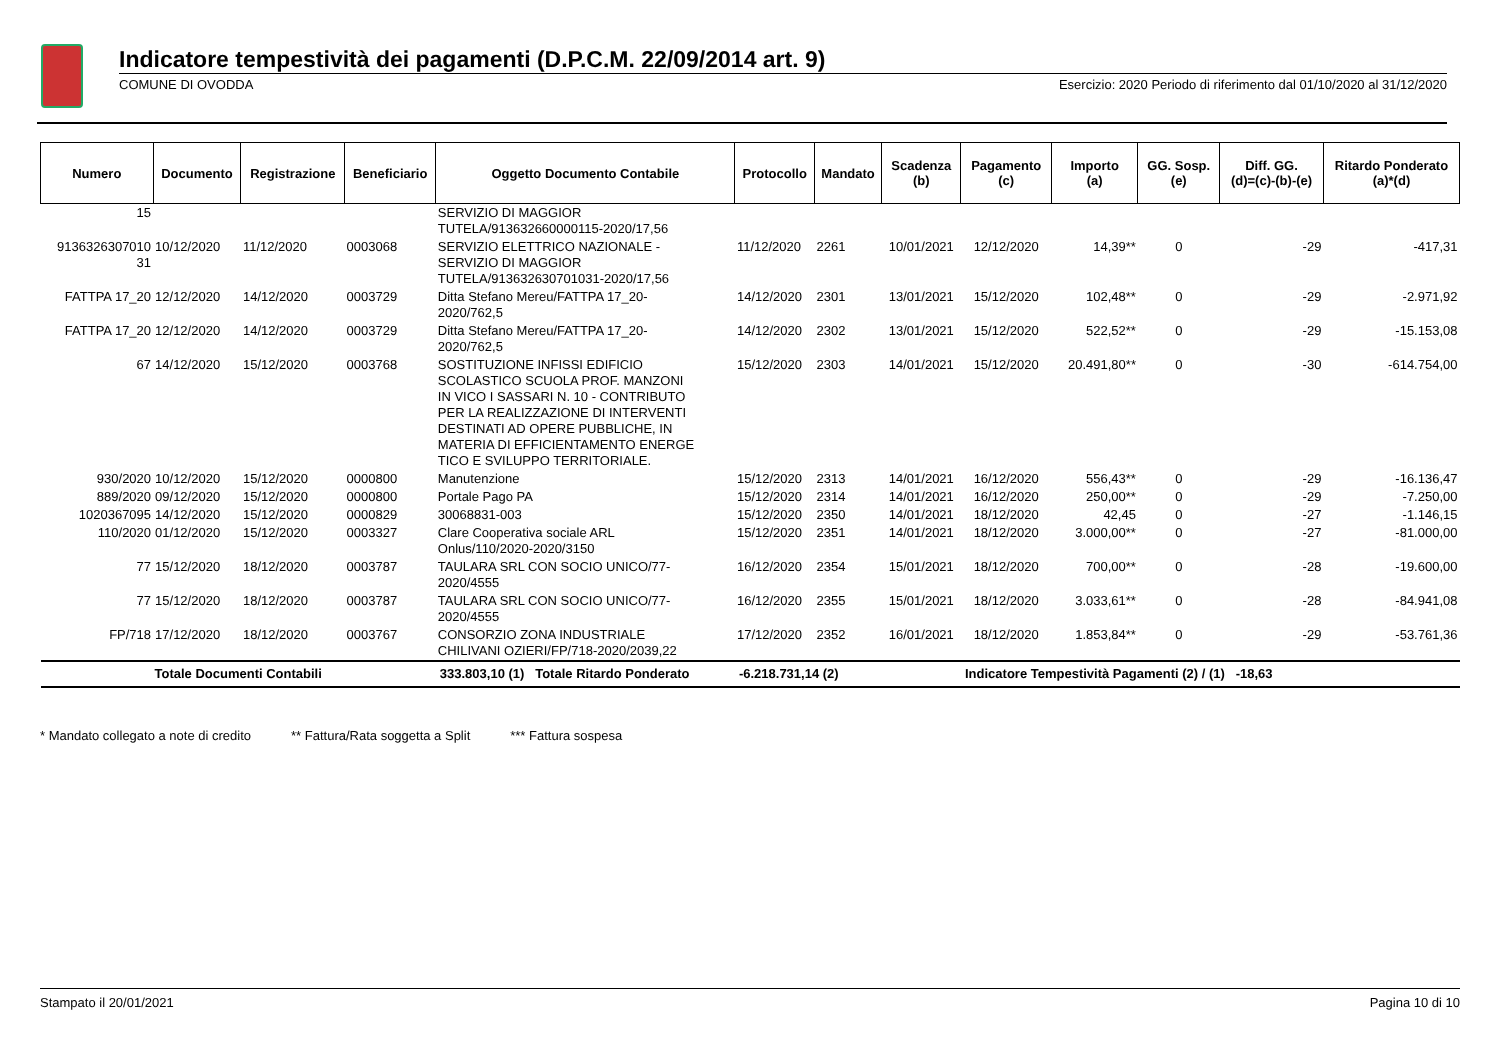Indicatore tempestività dei pagamenti (D.P.C.M. 22/09/2014 art. 9)
COMUNE DI OVODDA Esercizio: 2020 Periodo di riferimento dal 01/10/2020 al 31/12/2020
| Numero | Documento | Registrazione | Beneficiario | Oggetto Documento Contabile | Protocollo | Mandato | Scadenza (b) | Pagamento (c) | Importo (a) | GG. Sosp. (e) | Diff. GG. (d)=(c)-(b)-(e) | Ritardo Ponderato (a)*(d) |
| --- | --- | --- | --- | --- | --- | --- | --- | --- | --- | --- | --- | --- |
| 15 | | | | SERVIZIO DI MAGGIOR TUTELA/913632660000115-2020/17,56 | | | | | | | | |
| 9136326307010 31 | 10/12/2020 | 11/12/2020 | 0003068 | SERVIZIO ELETTRICO NAZIONALE - SERVIZIO DI MAGGIOR TUTELA/913632630701031-2020/17,56 | 11/12/2020 | 2261 | 10/01/2021 | 12/12/2020 | 14,39** | 0 | -29 | -417,31 |
| FATTPA 17_20 | 12/12/2020 | 14/12/2020 | 0003729 | Ditta Stefano Mereu/FATTPA 17_20- 2020/762,5 | 14/12/2020 | 2301 | 13/01/2021 | 15/12/2020 | 102,48** | 0 | -29 | -2.971,92 |
| FATTPA 17_20 | 12/12/2020 | 14/12/2020 | 0003729 | Ditta Stefano Mereu/FATTPA 17_20- 2020/762,5 | 14/12/2020 | 2302 | 13/01/2021 | 15/12/2020 | 522,52** | 0 | -29 | -15.153,08 |
| 67 | 14/12/2020 | 15/12/2020 | 0003768 | SOSTITUZIONE INFISSI EDIFICIO SCOLASTICO SCUOLA PROF. MANZONI IN VICO I SASSARI N. 10 - CONTRIBUTO PER LA REALIZZAZIONE DI INTERVENTI DESTINATI AD OPERE PUBBLICHE, IN MATERIA DI EFFICIENTAMENTO ENERGE TICO E SVILUPPO TERRITORIALE. | 15/12/2020 | 2303 | 14/01/2021 | 15/12/2020 | 20.491,80** | 0 | -30 | -614.754,00 |
| 930/2020 | 10/12/2020 | 15/12/2020 | 0000800 | Manutenzione | 15/12/2020 | 2313 | 14/01/2021 | 16/12/2020 | 556,43** | 0 | -29 | -16.136,47 |
| 889/2020 | 09/12/2020 | 15/12/2020 | 0000800 | Portale Pago PA | 15/12/2020 | 2314 | 14/01/2021 | 16/12/2020 | 250,00** | 0 | -29 | -7.250,00 |
| 1020367095 | 14/12/2020 | 15/12/2020 | 0000829 | 30068831-003 | 15/12/2020 | 2350 | 14/01/2021 | 18/12/2020 | 42,45 | 0 | -27 | -1.146,15 |
| 110/2020 | 01/12/2020 | 15/12/2020 | 0003327 | Clare Cooperativa sociale ARL Onlus/110/2020-2020/3150 | 15/12/2020 | 2351 | 14/01/2021 | 18/12/2020 | 3.000,00** | 0 | -27 | -81.000,00 |
| 77 | 15/12/2020 | 18/12/2020 | 0003787 | TAULARA SRL CON SOCIO UNICO/77- 2020/4555 | 16/12/2020 | 2354 | 15/01/2021 | 18/12/2020 | 700,00** | 0 | -28 | -19.600,00 |
| 77 | 15/12/2020 | 18/12/2020 | 0003787 | TAULARA SRL CON SOCIO UNICO/77- 2020/4555 | 16/12/2020 | 2355 | 15/01/2021 | 18/12/2020 | 3.033,61** | 0 | -28 | -84.941,08 |
| FP/718 | 17/12/2020 | 18/12/2020 | 0003767 | CONSORZIO ZONA INDUSTRIALE CHILIVANI OZIERI/FP/718-2020/2039,22 | 17/12/2020 | 2352 | 16/01/2021 | 18/12/2020 | 1.853,84** | 0 | -29 | -53.761,36 |
| Totale Documenti Contabili | | | | 333.803,10 (1) Totale Ritardo Ponderato | -6.218.731,14 (2) | | | Indicatore Tempestività Pagamenti (2) / (1) -18,63 | | | | |
* Mandato collegato a note di credito ** Fattura/Rata soggetta a Split *** Fattura sospesa
Stampato il 20/01/2021 Pagina 10 di 10